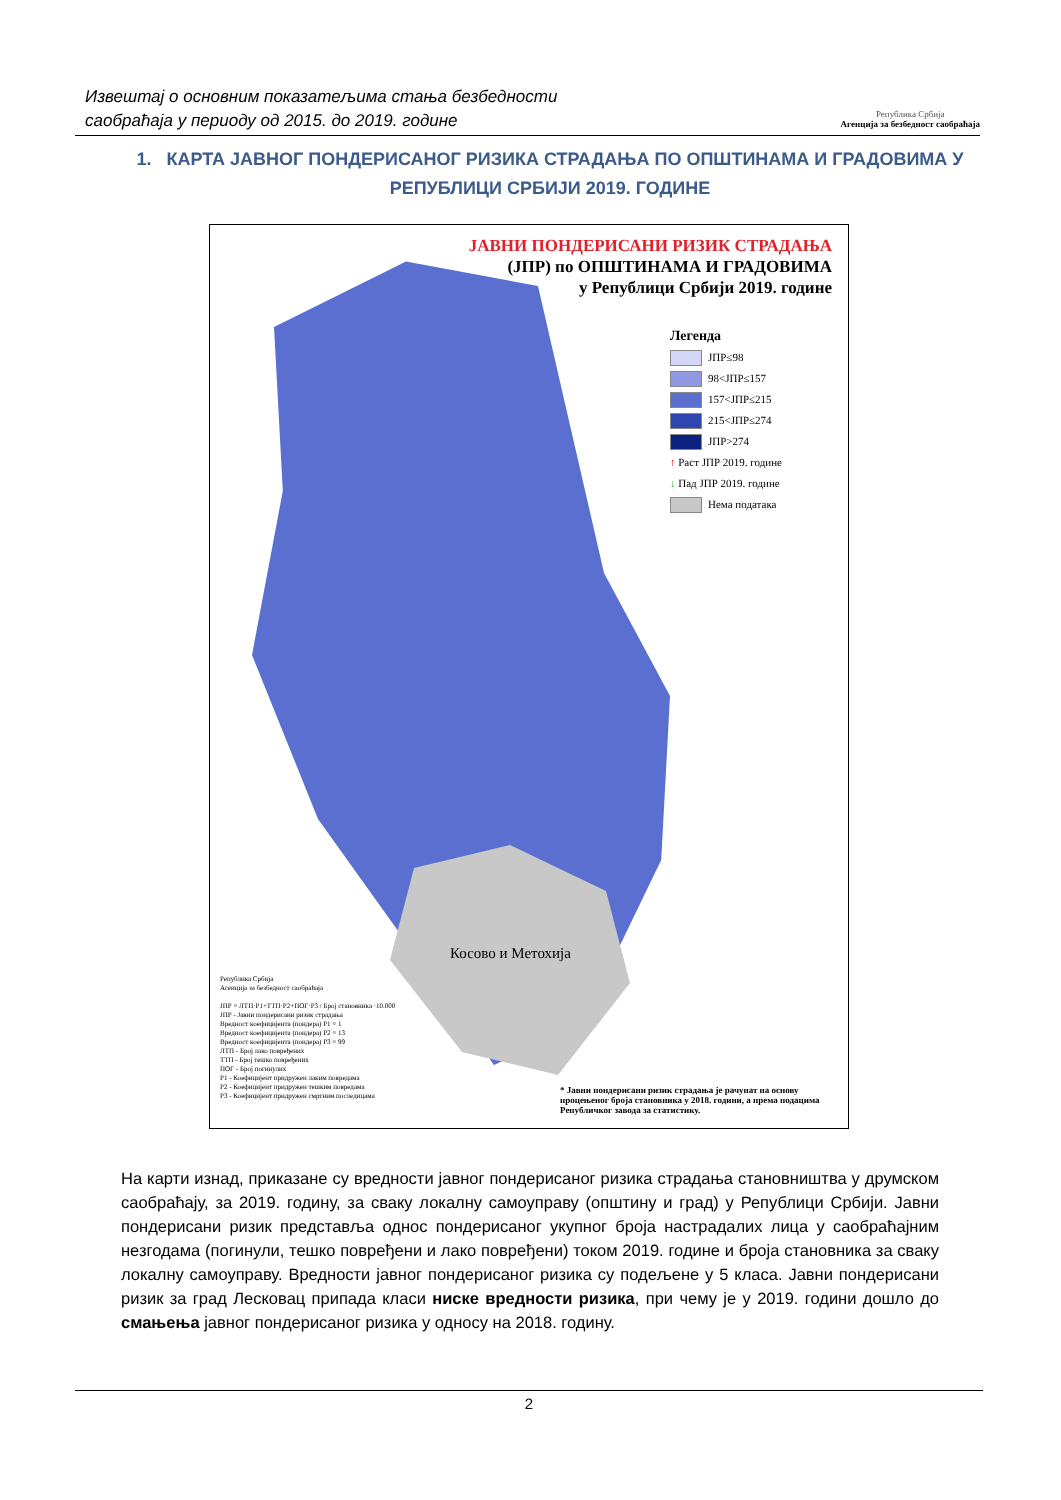Извештај о основним показатељима стања безбедности
саобраћаја у периоду од 2015. до 2019. године
Република Србија
Агенција за безбедност саобраћаја
1. КАРТА ЈАВНОГ ПОНДЕРИСАНОГ РИЗИКА СТРАДАЊА ПО ОПШТИНАМА И ГРАДОВИМА У РЕПУБЛИЦИ СРБИЈИ 2019. ГОДИНЕ
Косово и Метохија
ЈАВНИ ПОНДЕРИСАНИ РИЗИК СТРАДАЊА
(ЈПР) по ОПШТИНАМА И ГРАДОВИМА
у Републици Србији 2019. године
Легенда
ЈПР≤98
98<ЈПР≤157
157<ЈПР≤215
215<ЈПР≤274
ЈПР>274
↑ Раст ЈПР 2019. године
↓ Пад ЈПР 2019. године
Нема података
Република Србија
Агенција за безбедност саобраћаја
ЈПР = ЛТП·P1+ТТП·P2+ПОГ·P3 / Број становника ·10.000
ЈПР - Јавни пондерисани ризик страдања
Вредност коефицијента (пондера) P1 = 1
Вредност коефицијента (пондера) P2 = 13
Вредност коефицијента (пондера) P3 = 99
ЛТП - Број лако повређених
ТТП - Број тешко повређених
ПОГ - Број погинулих
P1 - Коефицијент придружен лаким повредама
P2 - Коефицијент придружен тешким повредама
P3 - Коефицијент придружен смртним последицама
* Јавни пондерисани ризик страдања је рачунат на основу процењеног броја становника у 2018. години, а према подацима Републичког завода за статистику.
На карти изнад, приказане су вредности јавног пондерисаног ризика страдања становништва у друмском саобраћају, за 2019. годину, за сваку локалну самоуправу (општину и град) у Републици Србији. Јавни пондерисани ризик представља однос пондерисаног укупног броја настрадалих лица у саобраћајним незгодама (погинули, тешко повређени и лако повређени) током 2019. године и броја становника за сваку локалну самоуправу. Вредности јавног пондерисаног ризика су подељене у 5 класа. Јавни пондерисани ризик за град Лесковац припада класи ниске вредности ризика, при чему је у 2019. години дошло до смањења јавног пондерисаног ризика у односу на 2018. годину.
2